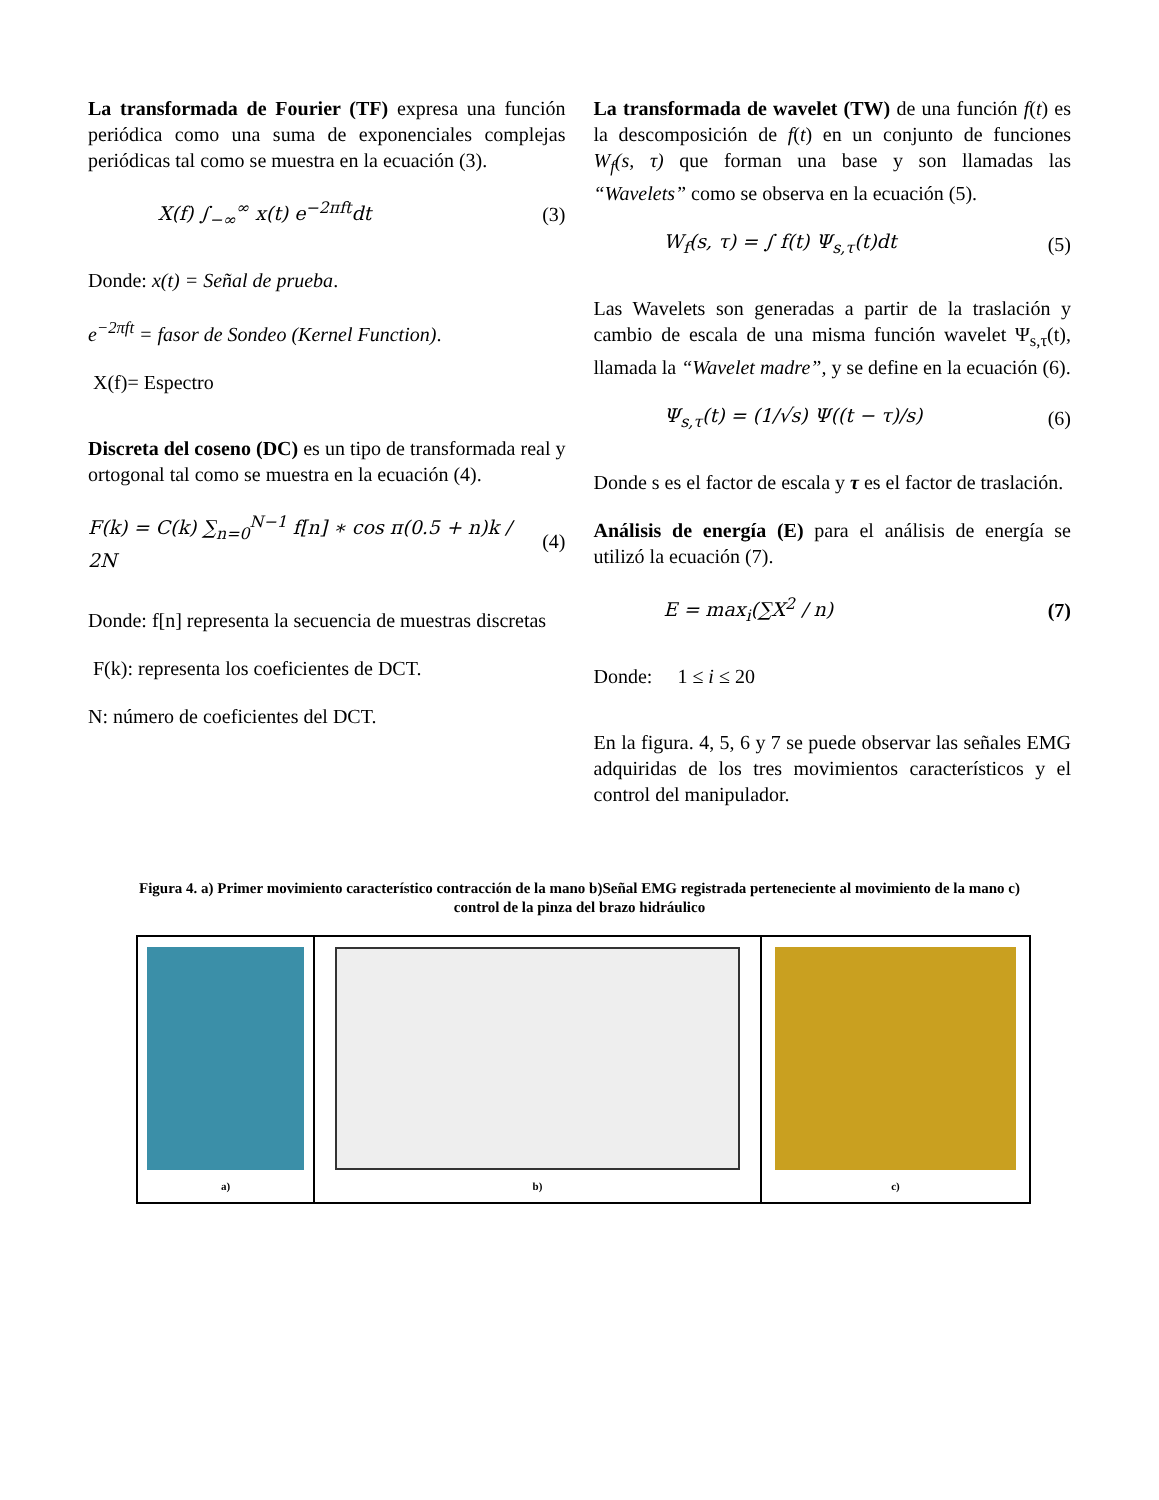La transformada de Fourier (TF) expresa una función periódica como una suma de exponenciales complejas periódicas tal como se muestra en la ecuación (3).
X(f) ∫<sub>−∞</sub><sup>∞</sup> x(t) e<sup>−2πft</sup>dt (3)
Donde: x(t) = Señal de prueba.
e<sup>−2πft</sup> = fasor de Sondeo (Kernel Function).
X(f)= Espectro
Discreta del coseno (DC) es un tipo de transformada real y ortogonal tal como se muestra en la ecuación (4).
F(k) = C(k) ∑<sub>n=0</sub><sup>N−1</sup> f[n] ∗ cos π(0.5 + n)k / 2N (4)
Donde: f[n] representa la secuencia de muestras discretas
F(k): representa los coeficientes de DCT.
N: número de coeficientes del DCT.
La transformada de wavelet (TW) de una función f(t) es la descomposición de f(t) en un conjunto de funciones W<sub>f</sub>(s, τ) que forman una base y son llamadas las “Wavelets” como se observa en la ecuación (5).
W<sub>f</sub>(s, τ) = ∫ f(t) Ψ<sub>s,τ</sub>(t)dt (5)
Las Wavelets son generadas a partir de la traslación y cambio de escala de una misma función wavelet Ψ<sub>s,τ</sub>(t), llamada la “Wavelet madre”, y se define en la ecuación (6).
Ψ<sub>s,τ</sub>(t) = (1/√s) Ψ((t − τ)/s) (6)
Donde s es el factor de escala y τ es el factor de traslación.
Análisis de energía (E) para el análisis de energía se utilizó la ecuación (7).
E = max<sub>i</sub>(∑X<sup>2</sup> / n) (7)
Donde: 1 ≤ i ≤ 20
En la figura. 4, 5, 6 y 7 se puede observar las señales EMG adquiridas de los tres movimientos característicos y el control del manipulador.
Figura 4. a) Primer movimiento característico contracción de la mano b)Señal EMG registrada perteneciente al movimiento de la mano c) control de la pinza del brazo hidráulico
a) b) c)